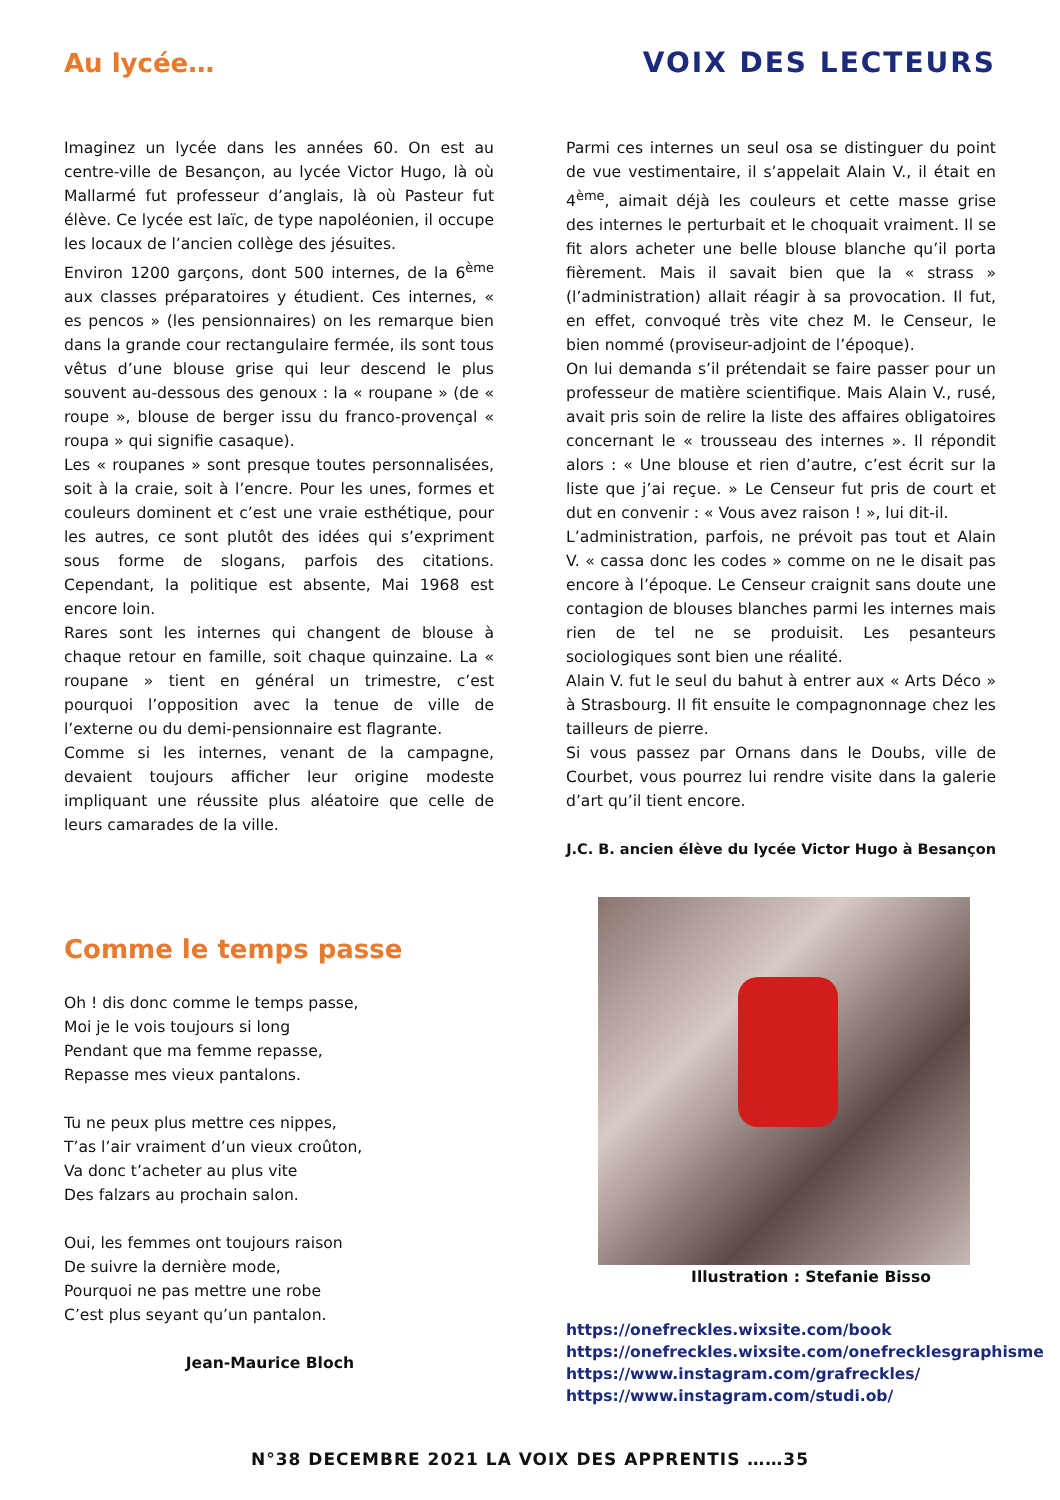Au lycée… VOIX DES LECTEURS
Imaginez un lycée dans les années 60. On est au centre-ville de Besançon, au lycée Victor Hugo, là où Mallarmé fut professeur d’anglais, là où Pasteur fut élève. Ce lycée est laïc, de type napoléonien, il occupe les locaux de l’ancien collège des jésuites.
Environ 1200 garçons, dont 500 internes, de la 6<sup>ème</sup> aux classes préparatoires y étudient. Ces internes, « es pencos » (les pensionnaires) on les remarque bien dans la grande cour rectangulaire fermée, ils sont tous vêtus d’une blouse grise qui leur descend le plus souvent au-dessous des genoux : la « roupane » (de « roupe », blouse de berger issu du franco-provençal « roupa » qui signifie casaque).
Les « roupanes » sont presque toutes personnalisées, soit à la craie, soit à l’encre. Pour les unes, formes et couleurs dominent et c’est une vraie esthétique, pour les autres, ce sont plutôt des idées qui s’expriment sous forme de slogans, parfois des citations. Cependant, la politique est absente, Mai 1968 est encore loin.
Rares sont les internes qui changent de blouse à chaque retour en famille, soit chaque quinzaine. La « roupane » tient en général un trimestre, c’est pourquoi l’opposition avec la tenue de ville de l’externe ou du demi-pensionnaire est flagrante.
Comme si les internes, venant de la campagne, devaient toujours afficher leur origine modeste impliquant une réussite plus aléatoire que celle de leurs camarades de la ville.
Parmi ces internes un seul osa se distinguer du point de vue vestimentaire, il s’appelait Alain V., il était en 4<sup>ème</sup>, aimait déjà les couleurs et cette masse grise des internes le perturbait et le choquait vraiment. Il se fit alors acheter une belle blouse blanche qu’il porta fièrement. Mais il savait bien que la « strass » (l’administration) allait réagir à sa provocation. Il fut, en effet, convoqué très vite chez M. le Censeur, le bien nommé (proviseur-adjoint de l’époque).
On lui demanda s’il prétendait se faire passer pour un professeur de matière scientifique. Mais Alain V., rusé, avait pris soin de relire la liste des affaires obligatoires concernant le « trousseau des internes ». Il répondit alors : « Une blouse et rien d’autre, c’est écrit sur la liste que j’ai reçue. » Le Censeur fut pris de court et dut en convenir : « Vous avez raison ! », lui dit-il.
L’administration, parfois, ne prévoit pas tout et Alain V. « cassa donc les codes » comme on ne le disait pas encore à l’époque. Le Censeur craignit sans doute une contagion de blouses blanches parmi les internes mais rien de tel ne se produisit. Les pesanteurs sociologiques sont bien une réalité.
Alain V. fut le seul du bahut à entrer aux « Arts Déco » à Strasbourg. Il fit ensuite le compagnonnage chez les tailleurs de pierre.
Si vous passez par Ornans dans le Doubs, ville de Courbet, vous pourrez lui rendre visite dans la galerie d’art qu’il tient encore.
J.C. B. ancien élève du lycée Victor Hugo à Besançon
Comme le temps passe
Oh ! dis donc comme le temps passe,
Moi je le vois toujours si long
Pendant que ma femme repasse,
Repasse mes vieux pantalons.
Tu ne peux plus mettre ces nippes,
T’as l’air vraiment d’un vieux croûton,
Va donc t’acheter au plus vite
Des falzars au prochain salon.
Oui, les femmes ont toujours raison
De suivre la dernière mode,
Pourquoi ne pas mettre une robe
C’est plus seyant qu’un pantalon.
Jean-Maurice Bloch
Illustration : Stefanie Bisso
https://onefreckles.wixsite.com/book
https://onefreckles.wixsite.com/onefrecklesgraphisme
https://www.instagram.com/grafreckles/
https://www.instagram.com/studi.ob/
N°38 DECEMBRE 2021 LA VOIX DES APPRENTIS ……35